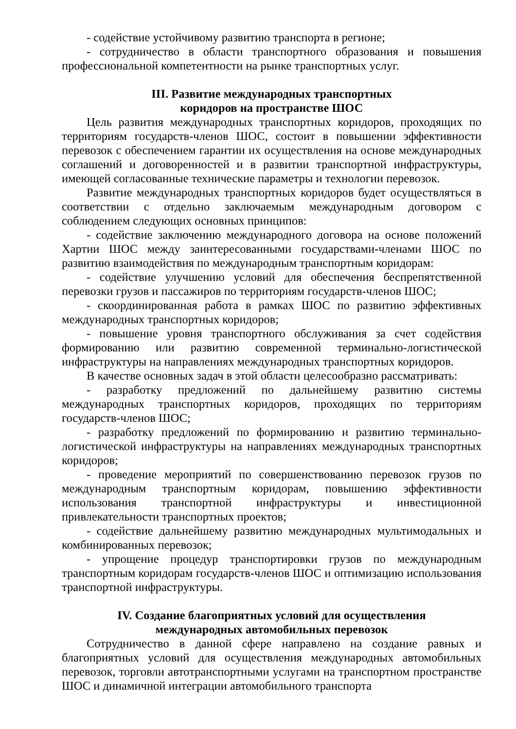- содействие устойчивому развитию транспорта в регионе;
- сотрудничество в области транспортного образования и повышения профессиональной компетентности на рынке транспортных услуг.
III. Развитие международных транспортных
коридоров на пространстве ШОС
Цель развития международных транспортных коридоров, проходящих по территориям государств-членов ШОС, состоит в повышении эффективности перевозок с обеспечением гарантии их осуществления на основе международных соглашений и договоренностей и в развитии транспортной инфраструктуры, имеющей согласованные технические параметры и технологии перевозок.
Развитие международных транспортных коридоров будет осуществляться в соответствии с отдельно заключаемым международным договором с соблюдением следующих основных принципов:
- содействие заключению международного договора на основе положений Хартии ШОС между заинтересованными государствами-членами ШОС по развитию взаимодействия по международным транспортным коридорам:
- содействие улучшению условий для обеспечения беспрепятственной перевозки грузов и пассажиров по территориям государств-членов ШОС;
- скоординированная работа в рамках ШОС по развитию эффективных международных транспортных коридоров;
- повышение уровня транспортного обслуживания за счет содействия формированию или развитию современной терминально-логистической инфраструктуры на направлениях международных транспортных коридоров.
В качестве основных задач в этой области целесообразно рассматривать:
- разработку предложений по дальнейшему развитию системы международных транспортных коридоров, проходящих по территориям государств-членов ШОС;
- разработку предложений по формированию и развитию терминально-логистической инфраструктуры на направлениях международных транспортных коридоров;
- проведение мероприятий по совершенствованию перевозок грузов по международным транспортным коридорам, повышению эффективности использования транспортной инфраструктуры и инвестиционной привлекательности транспортных проектов;
- содействие дальнейшему развитию международных мультимодальных и комбинированных перевозок;
- упрощение процедур транспортировки грузов по международным транспортным коридорам государств-членов ШОС и оптимизацию использования транспортной инфраструктуры.
IV. Создание благоприятных условий для осуществления
международных автомобильных перевозок
Сотрудничество в данной сфере направлено на создание равных и благоприятных условий для осуществления международных автомобильных перевозок, торговли автотранспортными услугами на транспортном пространстве ШОС и динамичной интеграции автомобильного транспорта